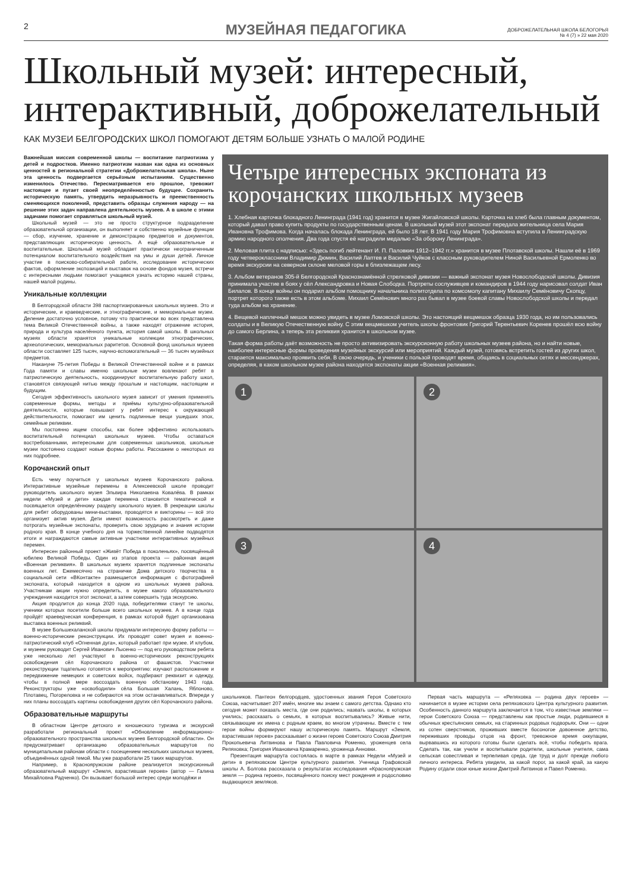2
МУЗЕЙНАЯ ПЕДАГОГИКА
ДОБРОЖЕЛАТЕЛЬНАЯ ШКОЛА БЕЛОГОРЬЯ
№ 4 (7) » 22 мая 2020
Школьный музей: интересный, интерактивный, доброжелательный
КАК МУЗЕИ БЕЛГОРОДСКИХ ШКОЛ ПОМОГАЮТ ДЕТЯМ БОЛЬШЕ УЗНАТЬ О МАЛОЙ РОДИНЕ
Важнейшая миссия современной школы — воспитание патриотизма у детей и подростков. Именно патриотизм назван как одна из основных ценностей в региональной стратегии «Доброжелательная школа». Ныне эта ценность подвергается серьёзным испытаниям. Существенно изменилось Отечество. Пересматривается его прошлое, тревожит настоящее и пугает своей неопределённостью будущее. Сохранить историческую память, утвердить неразрывность и преемственность сменяющихся поколений, представить образцы служения народу — на решение этих задач направлена деятельность музеев. А в школе с этими задачами помогает справляться школьный музей.
Школьный музей — это не просто структурное подразделение образовательной организации, он выполняет и собственно музейные функции — сбор, изучение, хранение и демонстрацию предметов и документов, представляющих историческую ценность. А ещё образовательные и воспитательные. Школьный музей обладает практически неограниченным потенциалом воспитательного воздействия на умы и души детей. Личное участие в поисково-собирательной работе, исследование исторических фактов, оформление экспозиций и выставок на основе фондов музея, встречи с интересными людьми помогают учащимся узнать историю нашей страны, нашей малой родины.
Уникальные коллекции
В Белгородской области 398 паспортизированных школьных музеев. Это и исторические, и краеведческие, и этнографические, и мемориальные музеи. Деление достаточно условное, потому что практически во всех представлена тема Великой Отечественной войны, а также находят отражение история, природа и культура населённого пункта, история самой школы. В школьных музеях области хранятся уникальные коллекции этнографических, археологических, мемориальных раритетов. Основной фонд школьных музеев области составляет 125 тысяч, научно-вспомогательный — 36 тысяч музейных предметов.
Накануне 75-летия Победы в Великой Отечественной войне и в рамках Года памяти и славы именно школьные музеи вовлекают ребят в патриотическую деятельность, координируют воспитательную работу школ, становятся связующей нитью между прошлым и настоящим, настоящим и будущим.
Сегодня эффективность школьного музея зависит от умения применять современные формы, методы и приёмы культурно-образовательной деятельности, которые повышают у ребят интерес к окружающей действительности, помогают им ценить подлинные вещи ушедших эпох, семейные реликвии.
Мы постоянно ищем способы, как более эффективно использовать воспитательный потенциал школьных музеев. Чтобы оставаться востребованными, интересными для современных школьников, школьные музеи постоянно создают новые формы работы. Расскажем о некоторых из них подробнее.
Корочанский опыт
Есть чему поучиться у школьных музеев Корочанского района. Интерактивные музейные перемены в Алексеевской школе проводит руководитель школьного музея Эльвира Николаевна Ковалёва. В рамках недели «Музей и дети» каждая перемена становится тематической и посвящается определённому разделу школьного музея. В рекреации школы для ребят оборудованы мини-выставки, проводятся и викторины — всё это организует актив музея. Дети имеют возможность рассмотреть и даже потрогать музейные экспонаты, проверить свою эрудицию и знания истории родного края. В конце учебного дня на торжественной линейке подводятся итоги и награждаются самые активные участники интерактивных музейных перемен.
Интересен районный проект «Живёт Победа в поколеньях», посвящённый юбилею Великой Победы. Один из этапов проекта — районная акция «Военная реликвия». В школьных музеях хранятся подлинные экспонаты военных лет. Ежемесячно на страничке Дома детского творчества в социальной сети «ВКонтакте» размещается информация с фотографией экспоната, который находится в одном из школьных музеев района. Участникам акции нужно определить, в музее какого образовательного учреждения находится этот экспонат, а затем совершить туда экскурсию.
Акция продлится до конца 2020 года, победителями станут те школы, ученики которых посетили больше всего школьных музеев. А в конце года пройдёт краеведческая конференция, в рамках которой будет организована выставка военных реликвий.
В музее Большехаланской школы придумали интересную форму работы — военно-исторические реконструкции. Их проводят совет музея и военно-патриотический клуб «Огненная дуга», который работает при музее. И клубом, и музеем руководит Сергей Иванович Лысенко — под его руководством ребята уже несколько лет участвуют в военно-исторических реконструкциях освобождения сёл Корочанского района от фашистов. Участники реконструкции тщательно готовятся к мероприятию: изучают расположение и передвижение немецких и советских войск, подбирают реквизит и одежду, чтобы в полной мере воссоздать военную обстановку 1943 года. Реконструкторы уже «освободили» сёла Большая Халань, Яблоново, Плотавец, Погореловка и не собираются на этом останавливаться. Впереди у них планы воссоздать картины освобождения других сёл Корочанского района.
Образовательные маршруты
В областном Центре детского и юношеского туризма и экскурсий разработали региональный проект «Обновление информационно-образовательного пространства школьных музеев Белгородской области». Он предусматривает организацию образовательных маршрутов по муниципальным районам области с посещением нескольких школьных музеев, объединённых одной темой. Мы уже разработали 25 таких маршрутов.
Например, в Краснояружском районе реализуется экскурсионный образовательный маршрут «Земля, взрастившая героев» (автор — Галина Михайловна Радченко). Он вызывает большой интерес среди молодёжи и
Четыре интересных экспоната из корочанских школьных музеев
1. Хлебная карточка блокадного Ленинграда (1941 год) хранится в музее Жигайловской школы. Карточка на хлеб была главным документом, который давал право купить продукты по государственным ценам. В школьный музей этот экспонат передала жительница села Мария Ивановна Трофимова. Когда началась блокада Ленинграда, ей было 18 лет. В 1941 году Мария Трофимовна вступила в Ленинградскую армию народного ополчения. Два года спустя её наградили медалью «За оборону Ленинграда».
2. Меловая плита с надписью: «Здесь погиб лейтенант И. П. Паловкин 1912–1942 гг.» хранится в музее Плотавской школы. Нашли её в 1969 году четвероклассники Владимир Дюмин, Василий Лаптев и Василий Чуйков с классным руководителем Ниной Васильевной Ермоленко во время экскурсии на северном склоне меловой горы в близлежащем лесу.
3. Альбом ветеранов 305-й Белгородской Краснознамённой стрелковой дивизии — важный экспонат музея Новослободской школы. Дивизия принимала участие в боях у сёл Александровка и Новая Слободка. Портреты сослуживцев и командиров в 1944 году нарисовал солдат Иван Билалов. В конце войны он подарил альбом помощнику начальника политотдела по комсомолу капитану Михаилу Семёновичу Скопцу, портрет которого также есть в этом альбоме. Михаил Семёнович много раз бывал в музее боевой славы Новослободской школы и передал туда альбом на хранение.
4. Вещевой наплечный мешок можно увидеть в музее Ломовской школы. Это настоящий вещмешок образца 1930 года, но им пользовались солдаты и в Великую Отечественную войну. С этим вещмешком учитель школы фронтовик Григорий Терентьевич Коренев прошёл всю войну до самого Берлина, а теперь эта реликвия хранится в школьном музее.
Такая форма работы даёт возможность не просто активизировать экскурсионную работу школьных музеев района, но и найти новые, наиболее интересные формы проведения музейных экскурсий или мероприятий. Каждый музей, готовясь встретить гостей из других школ, старается максимально проявить себя. В свою очередь, и ученики с пользой проводят время, общаясь в социальных сетях и мессенджерах, определяя, в каком школьном музее района находятся экспонаты акции «Военная реликвия».
1
2
3
4
школьников. Пантеон белгородцев, удостоенных звания Героя Советского Союза, насчитывает 207 имён, многие мы знаем с самого детства. Однако кто сегодня может показать места, где они родились; назвать школы, в которых учились; рассказать о семьях, в которых воспитывались? Живые нити, связывающие их имена с родным краем, во многом утрачены. Вместе с тем герои войны формируют нашу историческую память. Маршрут «Земля, взрастившая героев» рассказывает о жизни героев Советского Союза Дмитрия Прокопьевича Литвинова и Павла Павловича Роменко, уроженцев села Репяховка; Григория Ивановича Крамаренко, уроженца Анновки.
Презентация маршрута состоялась в марте в рамках Недели «Музей и дети» в репяховском Центре культурного развития. Ученица Графовской школы А. Болгова рассказала о результатах исследования «Краснояружская земля — родина героев», посвящённого поиску мест рождения и родословию выдающихся земляков.
Первая часть маршрута — «Репяховка — родина двух героев» — начинается в музее истории села репяховского Центра культурного развития. Особенность данного маршрута заключается в том, что известные земляки — герои Советского Союза — представлены как простые люди, родившиеся в обычных крестьянских семьях, на старинных родовых подворьях. Они — одни из сотен сверстников, проживших вместе босоногое довоенное детство, переживших проводы отцов на фронт, тревожное время оккупации, вырвавшись из которого готовы были сделать всё, чтобы победить врага. Сделать так, как учили и воспитывали родители, школьные учителя, сама сельская совестливая и терпеливая среда, где труд и долг прежде любого личного интереса. Ребята увидели, за какой порог, за какой край, за какую Родину отдали свои юные жизни Дмитрий Литвинов и Павел Роменко.